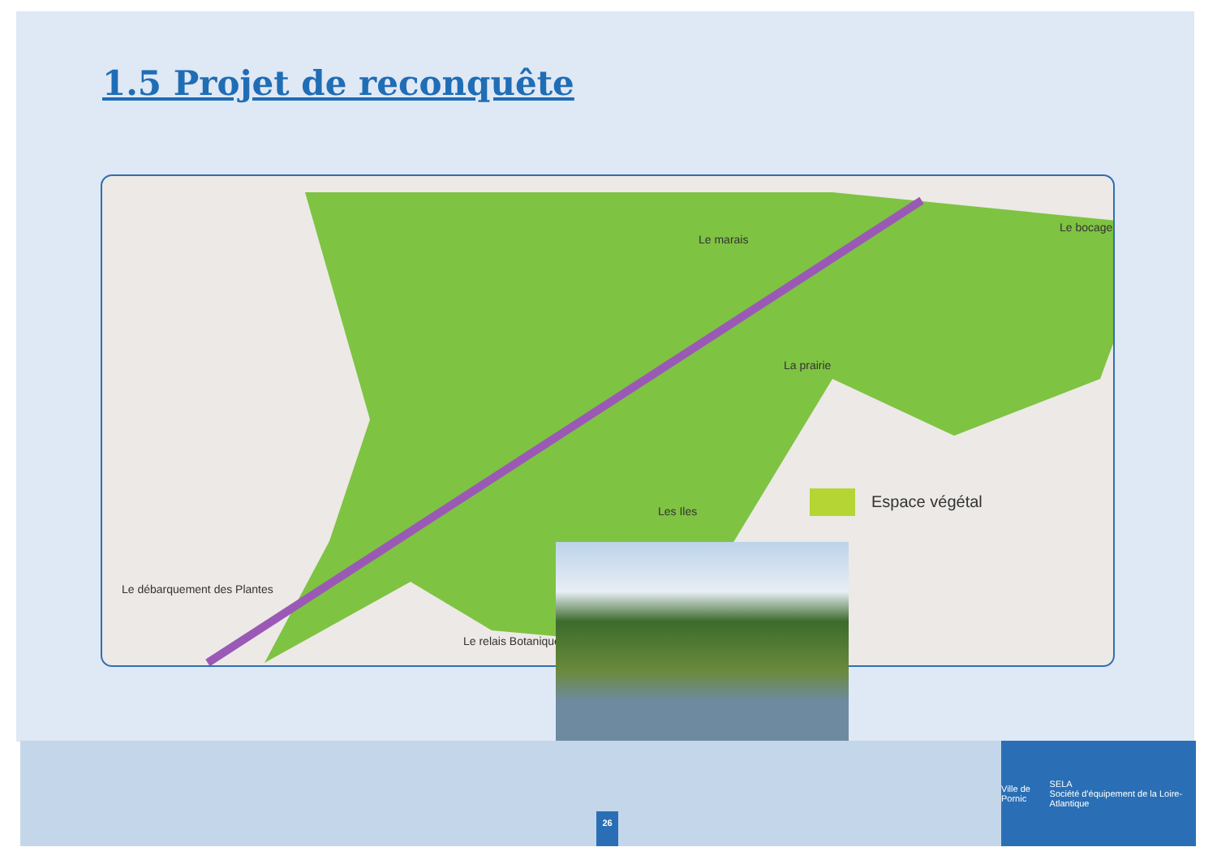1.5 Projet de reconquête
Le marais
Le bocage
La prairie
Les Iles
Le relais Botanique
Espace végétal
Le débarquement des Plantes
26
Ville de Pornic SELA
Société d'équipement de la Loire-Atlantique